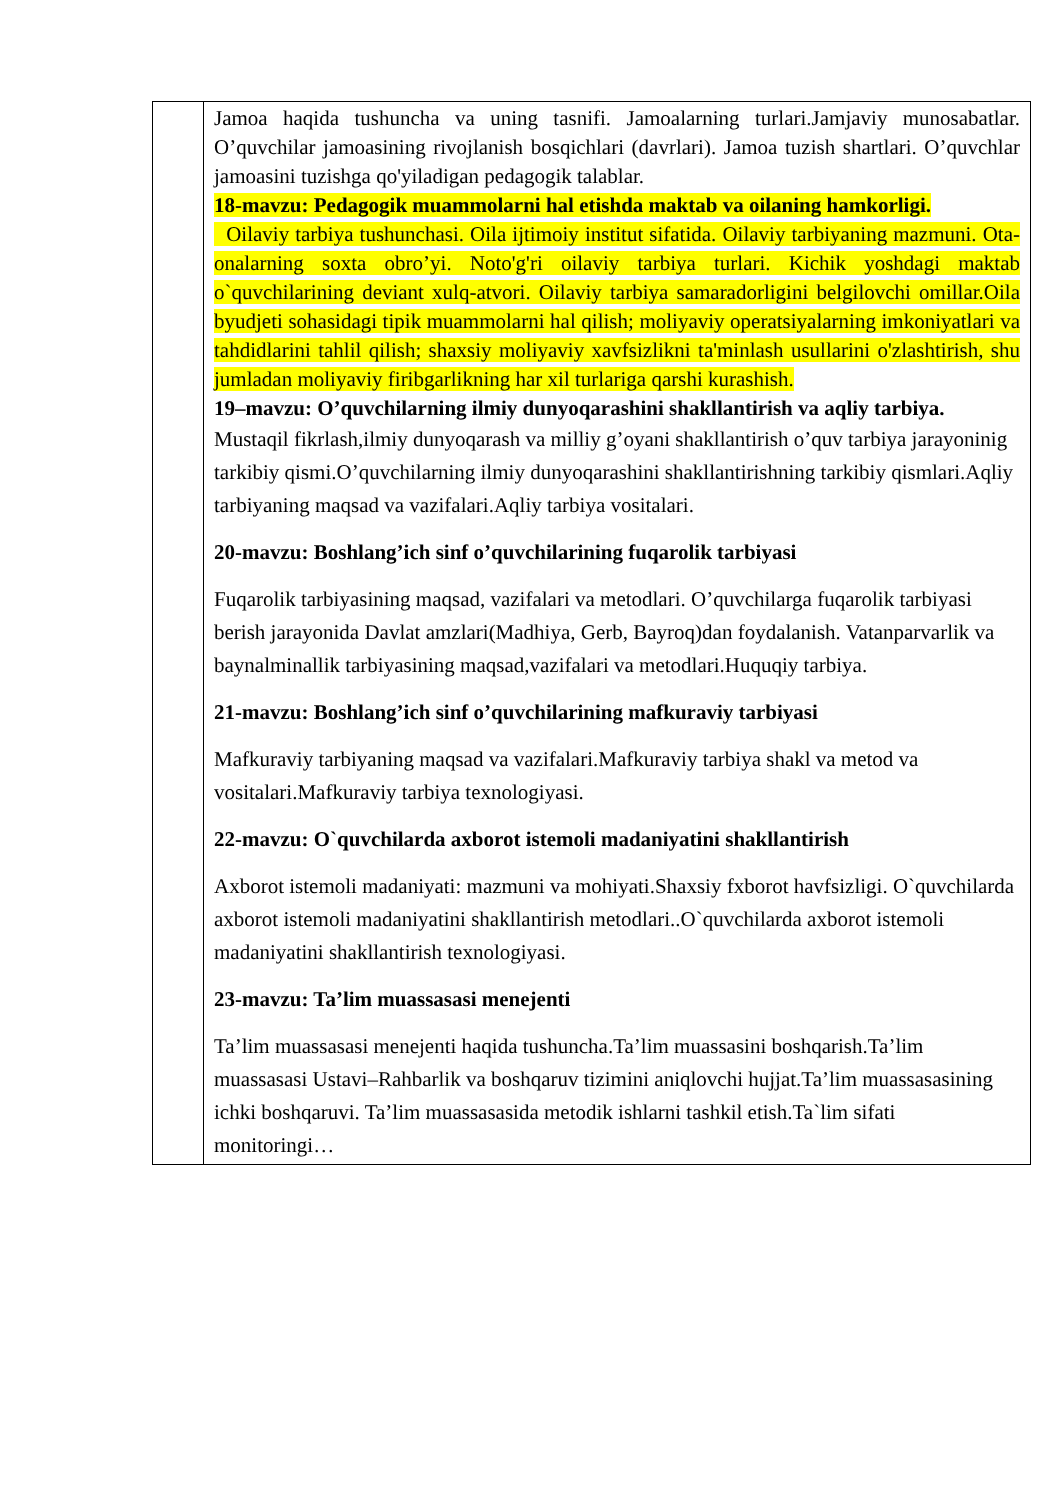| | Jamoa haqida tushuncha va uning tasnifi. Jamoalarning turlari.Jamjaviy munosabatlar. O’quvchilar jamoasining rivojlanish bosqichlari (davrlari). Jamoa tuzish shartlari. O’quvchlar jamoasini tuzishga qo'yiladigan pedagogik talablar. 18-mavzu: Pedagogik muammolarni hal etishda maktab va oilaning hamkorligi. Oilaviy tarbiya tushunchasi. Oila ijtimoiy institut sifatida. Oilaviy tarbiyaning mazmuni. Ota-onalarning soxta obro’yi. Noto'g'ri oilaviy tarbiya turlari. Kichik yoshdagi maktab o`quvchilarining deviant xulq-atvori. Oilaviy tarbiya samaradorligini belgilovchi omillar.Oila byudjeti sohasidagi tipik muammolarni hal qilish; moliyaviy operatsiyalarning imkoniyatlari va tahdidlarini tahlil qilish; shaxsiy moliyaviy xavfsizlikni ta'minlash usullarini o'zlashtirish, shu jumladan moliyaviy firibgarlikning har xil turlariga qarshi kurashish. 19–mavzu: O’quvchilarning ilmiy dunyoqarashini shakllantirish va aqliy tarbiya. Mustaqil fikrlash,ilmiy dunyoqarash va milliy g’oyani shakllantirish o’quv tarbiya jarayoninig tarkibiy qismi.O’quvchilarning ilmiy dunyoqarashini shakllantirishning tarkibiy qismlari.Aqliy tarbiyaning maqsad va vazifalari.Aqliy tarbiya vositalari. 20-mavzu: Boshlang’ich sinf o’quvchilarining fuqarolik tarbiyasi Fuqarolik tarbiyasining maqsad, vazifalari va metodlari. O’quvchilarga fuqarolik tarbiyasi berish jarayonida Davlat amzlari(Madhiya, Gerb, Bayroq)dan foydalanish. Vatanparvarlik va baynalminallik tarbiyasining maqsad,vazifalari va metodlari.Huquqiy tarbiya. 21-mavzu: Boshlang’ich sinf o’quvchilarining mafkuraviy tarbiyasi Mafkuraviy tarbiyaning maqsad va vazifalari.Mafkuraviy tarbiya shakl va metod va vositalari.Mafkuraviy tarbiya texnologiyasi. 22-mavzu: O`quvchilarda axborot istemoli madaniyatini shakllantirish Axborot istemoli madaniyati: mazmuni va mohiyati.Shaxsiy fxborot havfsizligi. O`quvchilarda axborot istemoli madaniyatini shakllantirish metodlari..O`quvchilarda axborot istemoli madaniyatini shakllantirish texnologiyasi. 23-mavzu: Ta’lim muassasasi menejenti Ta’lim muassasasi menejenti haqida tushuncha.Ta’lim muassasini boshqarish.Ta’lim muassasasi Ustavi–Rahbarlik va boshqaruv tizimini aniqlovchi hujjat.Ta’lim muassasasining ichki boshqaruvi. Ta’lim muassasasida metodik ishlarni tashkil etish.Ta`lim sifati monitoringi… |